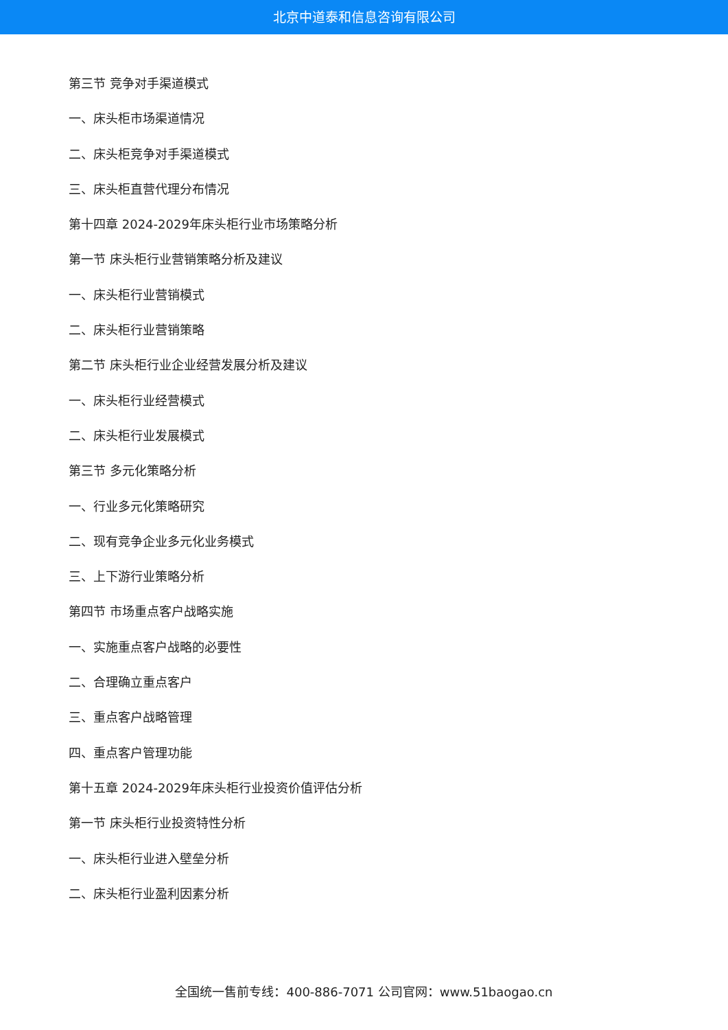北京中道泰和信息咨询有限公司
第三节 竞争对手渠道模式
一、床头柜市场渠道情况
二、床头柜竞争对手渠道模式
三、床头柜直营代理分布情况
第十四章 2024-2029年床头柜行业市场策略分析
第一节 床头柜行业营销策略分析及建议
一、床头柜行业营销模式
二、床头柜行业营销策略
第二节 床头柜行业企业经营发展分析及建议
一、床头柜行业经营模式
二、床头柜行业发展模式
第三节 多元化策略分析
一、行业多元化策略研究
二、现有竞争企业多元化业务模式
三、上下游行业策略分析
第四节 市场重点客户战略实施
一、实施重点客户战略的必要性
二、合理确立重点客户
三、重点客户战略管理
四、重点客户管理功能
第十五章 2024-2029年床头柜行业投资价值评估分析
第一节 床头柜行业投资特性分析
一、床头柜行业进入壁垒分析
二、床头柜行业盈利因素分析
全国统一售前专线：400-886-7071 公司官网：www.51baogao.cn